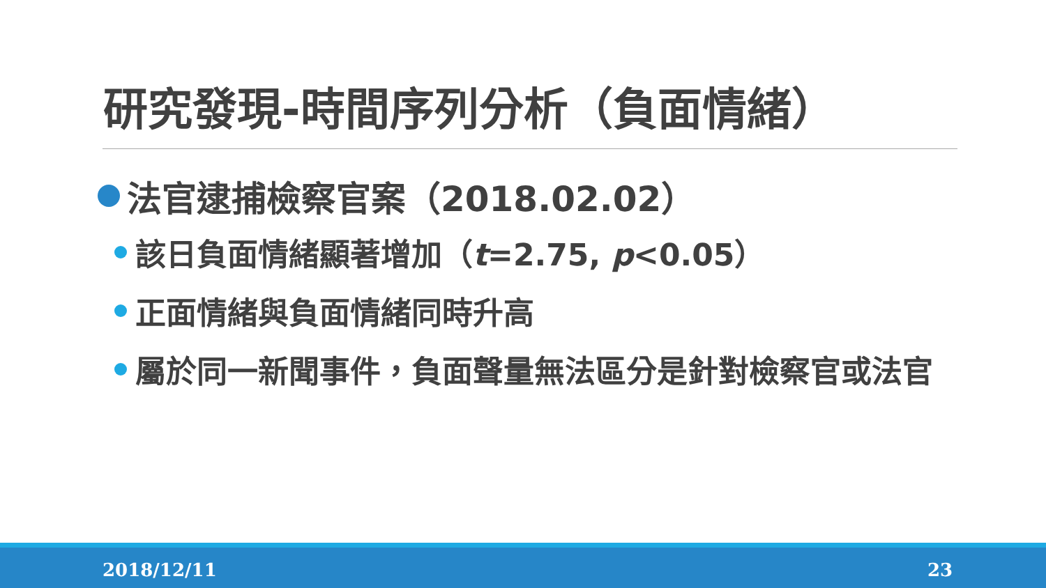研究發現-時間序列分析（負面情緒）
法官逮捕檢察官案（2018.02.02）
該日負面情緒顯著增加（t=2.75, p<0.05）
正面情緒與負面情緒同時升高
屬於同一新聞事件，負面聲量無法區分是針對檢察官或法官
2018/12/11 23